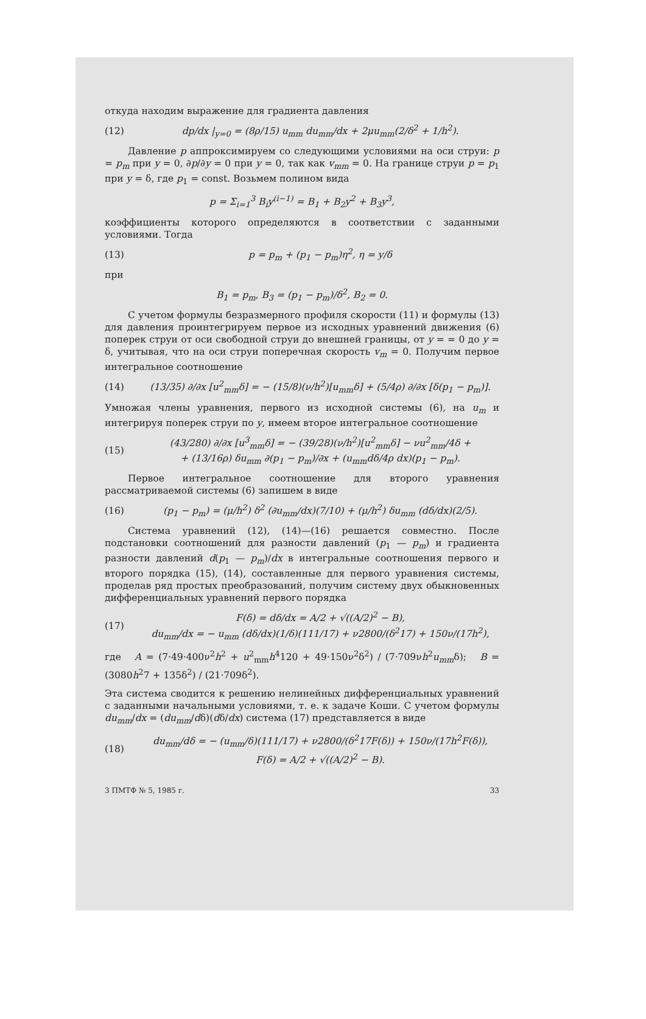откуда находим выражение для градиента давления
(12) dp/dx |<sub>y=0</sub> = (8ρ/15) u<sub>mm</sub> du<sub>mm</sub>/dx + 2μu<sub>mm</sub>(2/δ<sup>2</sup> + 1/h<sup>2</sup>).
Давление p аппроксимируем со следующими условиями на оси струи: p = p<sub>m</sub> при y = 0, ∂p/∂y = 0 при y = 0, так как v<sub>mm</sub> = 0. На границе струи p = p<sub>1</sub> при y = δ, где p<sub>1</sub> = const. Возьмем полином вида
p = Σ<sub>i=1</sub><sup>3</sup> B<sub>i</sub>y<sup>(i−1)</sup> = B<sub>1</sub> + B<sub>2</sub>y<sup>2</sup> + B<sub>3</sub>y<sup>3</sup>,
коэффициенты которого определяются в соответствии с заданными условиями. Тогда
(13) p = p<sub>m</sub> + (p<sub>1</sub> − p<sub>m</sub>)η<sup>2</sup>, η = y/δ
при
B<sub>1</sub> = p<sub>m</sub>, B<sub>3</sub> = (p<sub>1</sub> − p<sub>m</sub>)/δ<sup>2</sup>, B<sub>2</sub> = 0.
С учетом формулы безразмерного профиля скорости (11) и формулы (13) для давления проинтегрируем первое из исходных уравнений движения (6) поперек струи от оси свободной струи до внешней границы, от y = = 0 до y = δ, учитывая, что на оси струи поперечная скорость v<sub>m</sub> = 0. Получим первое интегральное соотношение
(14) (13/35) ∂/∂x [u<sup>2</sup><sub>mm</sub>δ] = − (15/8)(ν/h<sup>2</sup>)[u<sub>mm</sub>δ] + (5/4ρ) ∂/∂x [δ(p<sub>1</sub> − p<sub>m</sub>)].
Умножая члены уравнения, первого из исходной системы (6), на u<sub>m</sub> и интегрируя поперек струи по y, имеем второе интегральное соотношение
(15) (43/280) ∂/∂x [u<sup>3</sup><sub>mm</sub>δ] = − (39/28)(ν/h<sup>2</sup>)[u<sup>2</sup><sub>mm</sub>δ] − νu<sup>2</sup><sub>mm</sub>/4δ +
+ (13/16ρ) δu<sub>mm</sub> ∂(p<sub>1</sub> − p<sub>m</sub>)/∂x + (u<sub>mm</sub>dδ/4ρ dx)(p<sub>1</sub> − p<sub>m</sub>).
Первое интегральное соотношение для второго уравнения рассматриваемой системы (6) запишем в виде
(16) (p<sub>1</sub> − p<sub>m</sub>) = (μ/h<sup>2</sup>) δ<sup>2</sup> (∂u<sub>mm</sub>/dx)(7/10) + (μ/h<sup>2</sup>) δu<sub>mm</sub> (dδ/dx)(2/5).
Система уравнений (12), (14)—(16) решается совместно. После подстановки соотношений для разности давлений (p<sub>1</sub> — p<sub>m</sub>) и градиента разности давлений d(p<sub>1</sub> — p<sub>m</sub>)/dx в интегральные соотношения первого и второго порядка (15), (14), составленные для первого уравнения системы, проделав ряд простых преобразований, получим систему двух обыкновенных дифференциальных уравнений первого порядка
(17) F(δ) = dδ/dx = A/2 + √((A/2)<sup>2</sup> − B),
du<sub>mm</sub>/dx = − u<sub>mm</sub> (dδ/dx)(1/δ)(111/17) + ν2800/(δ<sup>2</sup>17) + 150ν/(17h<sup>2</sup>),
где A = (7·49·400ν<sup>2</sup>h<sup>2</sup> + u<sup>2</sup><sub>mm</sub>h<sup>4</sup>120 + 49·150ν<sup>2</sup>δ<sup>2</sup>) / (7·709νh<sup>2</sup>u<sub>mm</sub>δ); B = (3080h<sup>2</sup>7 + 135δ<sup>2</sup>) / (21·709δ<sup>2</sup>).
Эта система сводится к решению нелинейных дифференциальных уравнений с заданными начальными условиями, т. е. к задаче Коши. С учетом формулы du<sub>mm</sub>/dx = (du<sub>mm</sub>/dδ)(dδ/dx) система (17) представляется в виде
(18) du<sub>mm</sub>/dδ = − (u<sub>mm</sub>/δ)(111/17) + ν2800/(δ<sup>2</sup>17F(δ)) + 150ν/(17h<sup>2</sup>F(δ)),
F(δ) = A/2 + √((A/2)<sup>2</sup> − B).
3 ПМТФ № 5, 1985 г. 33